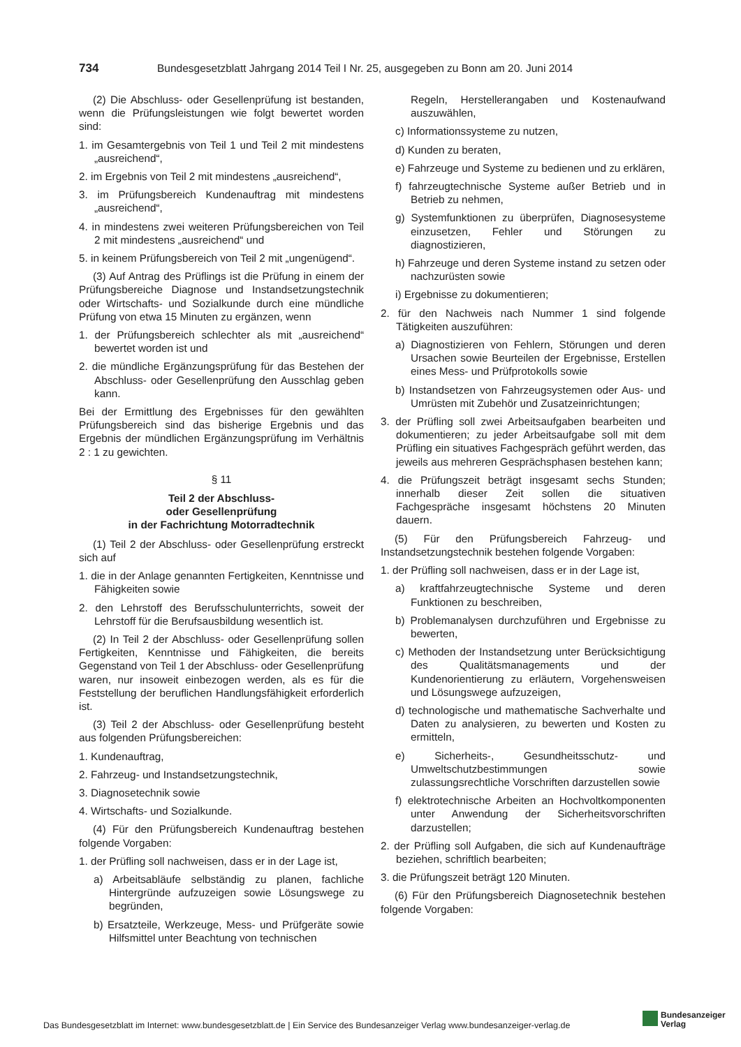734 Bundesgesetzblatt Jahrgang 2014 Teil I Nr. 25, ausgegeben zu Bonn am 20. Juni 2014
(2) Die Abschluss- oder Gesellenprüfung ist bestanden, wenn die Prüfungsleistungen wie folgt bewertet worden sind:
1. im Gesamtergebnis von Teil 1 und Teil 2 mit mindestens „ausreichend“,
2. im Ergebnis von Teil 2 mit mindestens „ausreichend“,
3. im Prüfungsbereich Kundenauftrag mit mindestens „ausreichend“,
4. in mindestens zwei weiteren Prüfungsbereichen von Teil 2 mit mindestens „ausreichend“ und
5. in keinem Prüfungsbereich von Teil 2 mit „ungenügend“.
(3) Auf Antrag des Prüflings ist die Prüfung in einem der Prüfungsbereiche Diagnose und Instandsetzungstechnik oder Wirtschafts- und Sozialkunde durch eine mündliche Prüfung von etwa 15 Minuten zu ergänzen, wenn
1. der Prüfungsbereich schlechter als mit „ausreichend“ bewertet worden ist und
2. die mündliche Ergänzungsprüfung für das Bestehen der Abschluss- oder Gesellenprüfung den Ausschlag geben kann.
Bei der Ermittlung des Ergebnisses für den gewählten Prüfungsbereich sind das bisherige Ergebnis und das Ergebnis der mündlichen Ergänzungsprüfung im Verhältnis 2 : 1 zu gewichten.
§ 11
Teil 2 der Abschluss-
oder Gesellenprüfung
in der Fachrichtung Motorradtechnik
(1) Teil 2 der Abschluss- oder Gesellenprüfung erstreckt sich auf
1. die in der Anlage genannten Fertigkeiten, Kenntnisse und Fähigkeiten sowie
2. den Lehrstoff des Berufsschulunterrichts, soweit der Lehrstoff für die Berufsausbildung wesentlich ist.
(2) In Teil 2 der Abschluss- oder Gesellenprüfung sollen Fertigkeiten, Kenntnisse und Fähigkeiten, die bereits Gegenstand von Teil 1 der Abschluss- oder Gesellenprüfung waren, nur insoweit einbezogen werden, als es für die Feststellung der beruflichen Handlungsfähigkeit erforderlich ist.
(3) Teil 2 der Abschluss- oder Gesellenprüfung besteht aus folgenden Prüfungsbereichen:
1. Kundenauftrag,
2. Fahrzeug- und Instandsetzungstechnik,
3. Diagnosetechnik sowie
4. Wirtschafts- und Sozialkunde.
(4) Für den Prüfungsbereich Kundenauftrag bestehen folgende Vorgaben:
1. der Prüfling soll nachweisen, dass er in der Lage ist,
a) Arbeitsabläufe selbständig zu planen, fachliche Hintergründe aufzuzeigen sowie Lösungswege zu begründen,
b) Ersatzteile, Werkzeuge, Mess- und Prüfgeräte sowie Hilfsmittel unter Beachtung von technischen
Regeln, Herstellerangaben und Kostenaufwand auszuwählen,
c) Informationssysteme zu nutzen,
d) Kunden zu beraten,
e) Fahrzeuge und Systeme zu bedienen und zu erklären,
f) fahrzeugtechnische Systeme außer Betrieb und in Betrieb zu nehmen,
g) Systemfunktionen zu überprüfen, Diagnosesysteme einzusetzen, Fehler und Störungen zu diagnostizieren,
h) Fahrzeuge und deren Systeme instand zu setzen oder nachzurüsten sowie
i) Ergebnisse zu dokumentieren;
2. für den Nachweis nach Nummer 1 sind folgende Tätigkeiten auszuführen:
a) Diagnostizieren von Fehlern, Störungen und deren Ursachen sowie Beurteilen der Ergebnisse, Erstellen eines Mess- und Prüfprotokolls sowie
b) Instandsetzen von Fahrzeugsystemen oder Aus- und Umrüsten mit Zubehör und Zusatzeinrichtungen;
3. der Prüfling soll zwei Arbeitsaufgaben bearbeiten und dokumentieren; zu jeder Arbeitsaufgabe soll mit dem Prüfling ein situatives Fachgespräch geführt werden, das jeweils aus mehreren Gesprächsphasen bestehen kann;
4. die Prüfungszeit beträgt insgesamt sechs Stunden; innerhalb dieser Zeit sollen die situativen Fachgespräche insgesamt höchstens 20 Minuten dauern.
(5) Für den Prüfungsbereich Fahrzeug- und Instandsetzungstechnik bestehen folgende Vorgaben:
1. der Prüfling soll nachweisen, dass er in der Lage ist,
a) kraftfahrzeugtechnische Systeme und deren Funktionen zu beschreiben,
b) Problemanalysen durchzuführen und Ergebnisse zu bewerten,
c) Methoden der Instandsetzung unter Berücksichtigung des Qualitätsmanagements und der Kundenorientierung zu erläutern, Vorgehensweisen und Lösungswege aufzuzeigen,
d) technologische und mathematische Sachverhalte und Daten zu analysieren, zu bewerten und Kosten zu ermitteln,
e) Sicherheits-, Gesundheitsschutz- und Umweltschutzbestimmungen sowie zulassungsrechtliche Vorschriften darzustellen sowie
f) elektrotechnische Arbeiten an Hochvoltkomponenten unter Anwendung der Sicherheitsvorschriften darzustellen;
2. der Prüfling soll Aufgaben, die sich auf Kundenaufträge beziehen, schriftlich bearbeiten;
3. die Prüfungszeit beträgt 120 Minuten.
(6) Für den Prüfungsbereich Diagnosetechnik bestehen folgende Vorgaben:
Das Bundesgesetzblatt im Internet: www.bundesgesetzblatt.de | Ein Service des Bundesanzeiger Verlag www.bundesanzeiger-verlag.de
Bundesanzeiger
Verlag